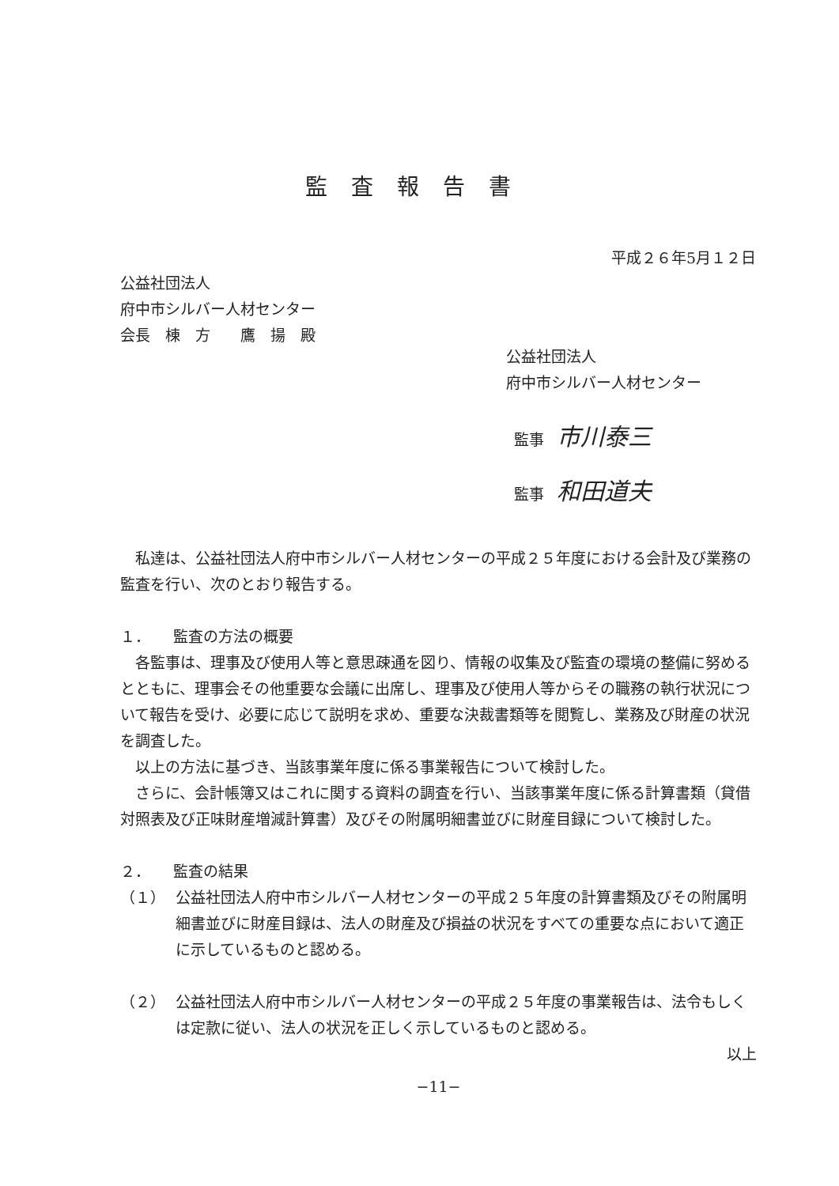監査報告書
平成２６年5月１２日
公益社団法人
府中市シルバー人材センター
会長　棟　方　　鷹　揚　殿
公益社団法人
府中市シルバー人材センター
監事 市川泰三
監事 和田道夫
私達は、公益社団法人府中市シルバー人材センターの平成２５年度における会計及び業務の監査を行い、次のとおり報告する。
１．　　監査の方法の概要
各監事は、理事及び使用人等と意思疎通を図り、情報の収集及び監査の環境の整備に努めるとともに、理事会その他重要な会議に出席し、理事及び使用人等からその職務の執行状況について報告を受け、必要に応じて説明を求め、重要な決裁書類等を閲覧し、業務及び財産の状況を調査した。
以上の方法に基づき、当該事業年度に係る事業報告について検討した。
さらに、会計帳簿又はこれに関する資料の調査を行い、当該事業年度に係る計算書類（貸借対照表及び正味財産増減計算書）及びその附属明細書並びに財産目録について検討した。
２．　　監査の結果
（１） 公益社団法人府中市シルバー人材センターの平成２５年度の計算書類及びその附属明細書並びに財産目録は、法人の財産及び損益の状況をすべての重要な点において適正に示しているものと認める。
（２） 公益社団法人府中市シルバー人材センターの平成２５年度の事業報告は、法令もしくは定款に従い、法人の状況を正しく示しているものと認める。
以上
−11−